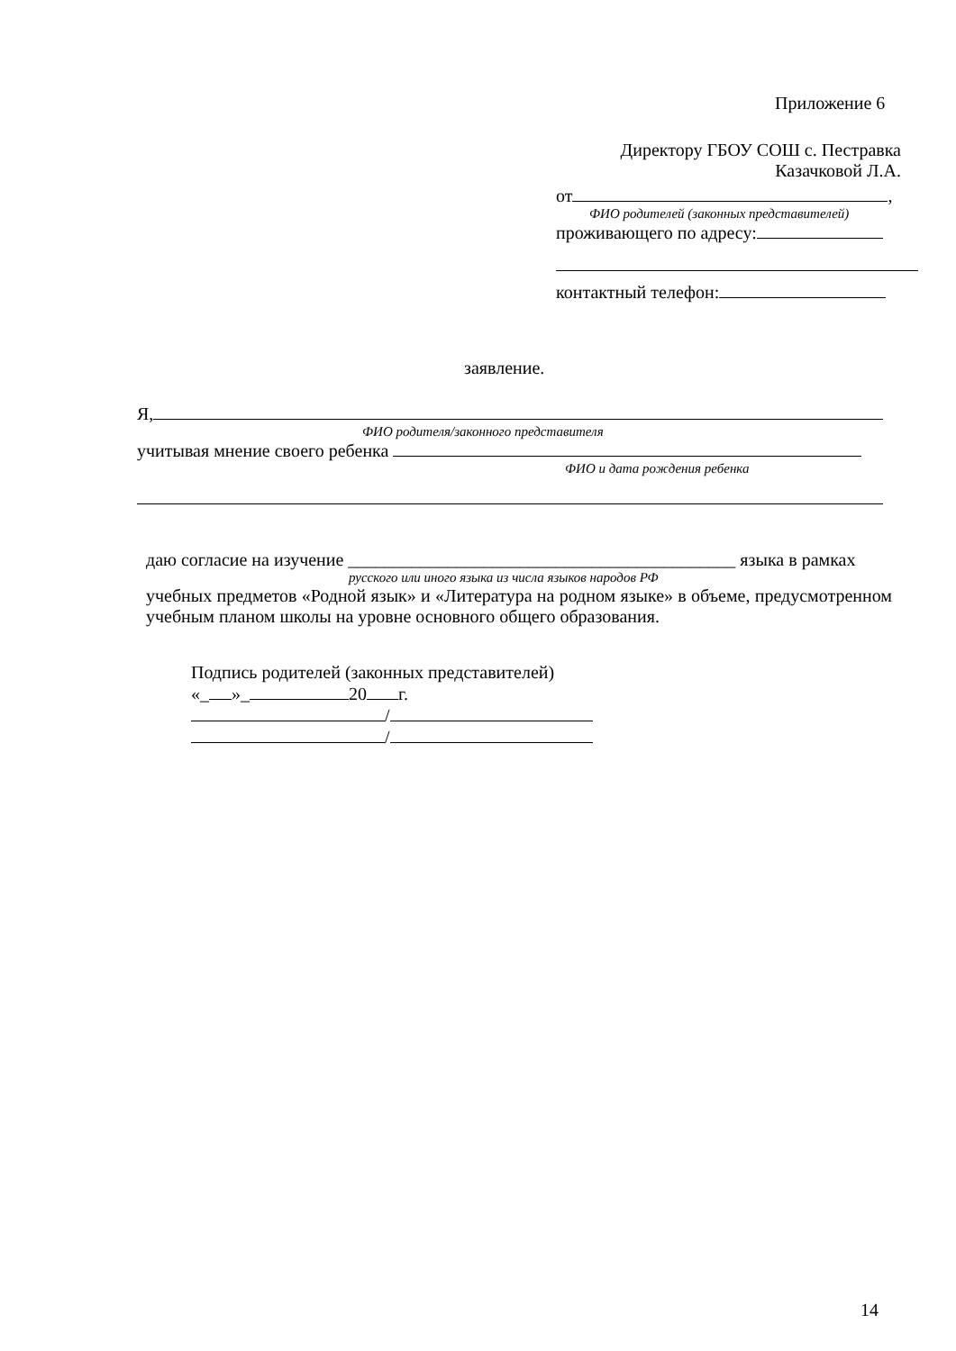Приложение 6
Директору ГБОУ СОШ с. Пестравка
Казачковой Л.А.
от ,
ФИО родителей (законных представителей)
проживающего по адресу:
контактный телефон:
заявление.
Я,
ФИО родителя/законного представителя
учитывая мнение своего ребенка
ФИО и дата рождения ребенка
даю согласие на изучение ___________________________________________ языка в рамках
русского или иного языка из числа языков народов РФ
учебных предметов «Родной язык» и «Литература на родном языке» в объеме, предусмотренном учебным планом школы на уровне основного общего образования.
Подпись родителей (законных представителей)
«_ »_ 20 г.
/
/
14